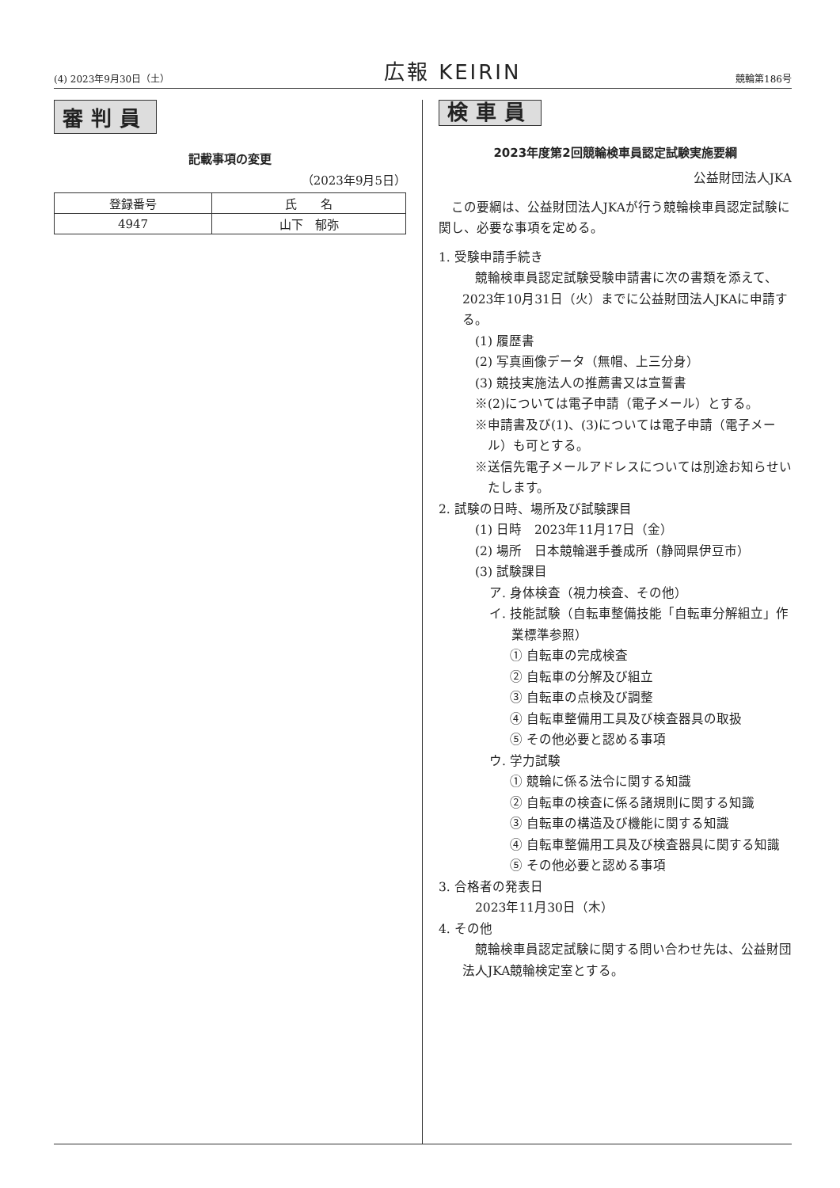(4) 2023年9月30日（土） 広報 KEIRIN 競輪第186号
審判員
記載事項の変更
（2023年9月5日）
| 登録番号 | 氏 名 |
| --- | --- |
| 4947 | 山下 郁弥 |
検車員
2023年度第2回競輪検車員認定試験実施要綱
公益財団法人JKA
この要綱は、公益財団法人JKAが行う競輪検車員認定試験に関し、必要な事項を定める。
1. 受験申請手続き
競輪検車員認定試験受験申請書に次の書類を添えて、2023年10月31日（火）までに公益財団法人JKAに申請する。
(1) 履歴書
(2) 写真画像データ（無帽、上三分身）
(3) 競技実施法人の推薦書又は宣誓書
※(2)については電子申請（電子メール）とする。
※申請書及び(1)、(3)については電子申請（電子メール）も可とする。
※送信先電子メールアドレスについては別途お知らせいたします。
2. 試験の日時、場所及び試験課目
(1) 日時　2023年11月17日（金）
(2) 場所　日本競輪選手養成所（静岡県伊豆市）
(3) 試験課目
ア. 身体検査（視力検査、その他）
イ. 技能試験（自転車整備技能「自転車分解組立」作業標準参照）
① 自転車の完成検査
② 自転車の分解及び組立
③ 自転車の点検及び調整
④ 自転車整備用工具及び検査器具の取扱
⑤ その他必要と認める事項
ウ. 学力試験
① 競輪に係る法令に関する知識
② 自転車の検査に係る諸規則に関する知識
③ 自転車の構造及び機能に関する知識
④ 自転車整備用工具及び検査器具に関する知識
⑤ その他必要と認める事項
3. 合格者の発表日
2023年11月30日（木）
4. その他
競輪検車員認定試験に関する問い合わせ先は、公益財団法人JKA競輪検定室とする。